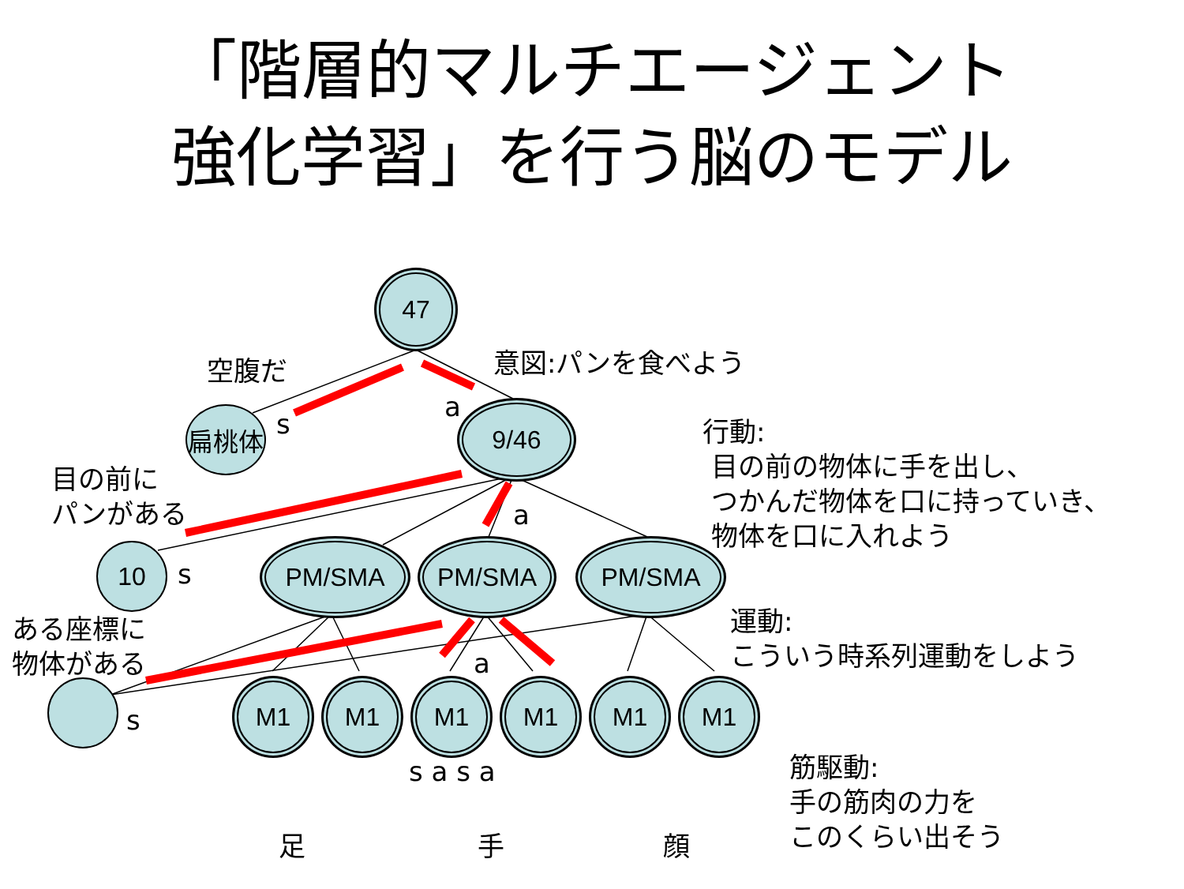「階層的マルチエージェント
強化学習」を行う脳のモデル
47
扁桃体 9/46
10 PM/SMA PM/SMA PM/SMA
M1 M1 M1 M1 M1 M1
空腹だ
s
意図:パンを食べよう
a
行動:
目の前の物体に手を出し、
つかんだ物体を口に持っていき、
物体を口に入れよう
目の前に
パンがある
a
s
ある座標に
物体がある
運動:
こういう時系列運動をしよう
a
s
s a s a
筋駆動:
手の筋肉の力を
このくらい出そう
足 手 顔